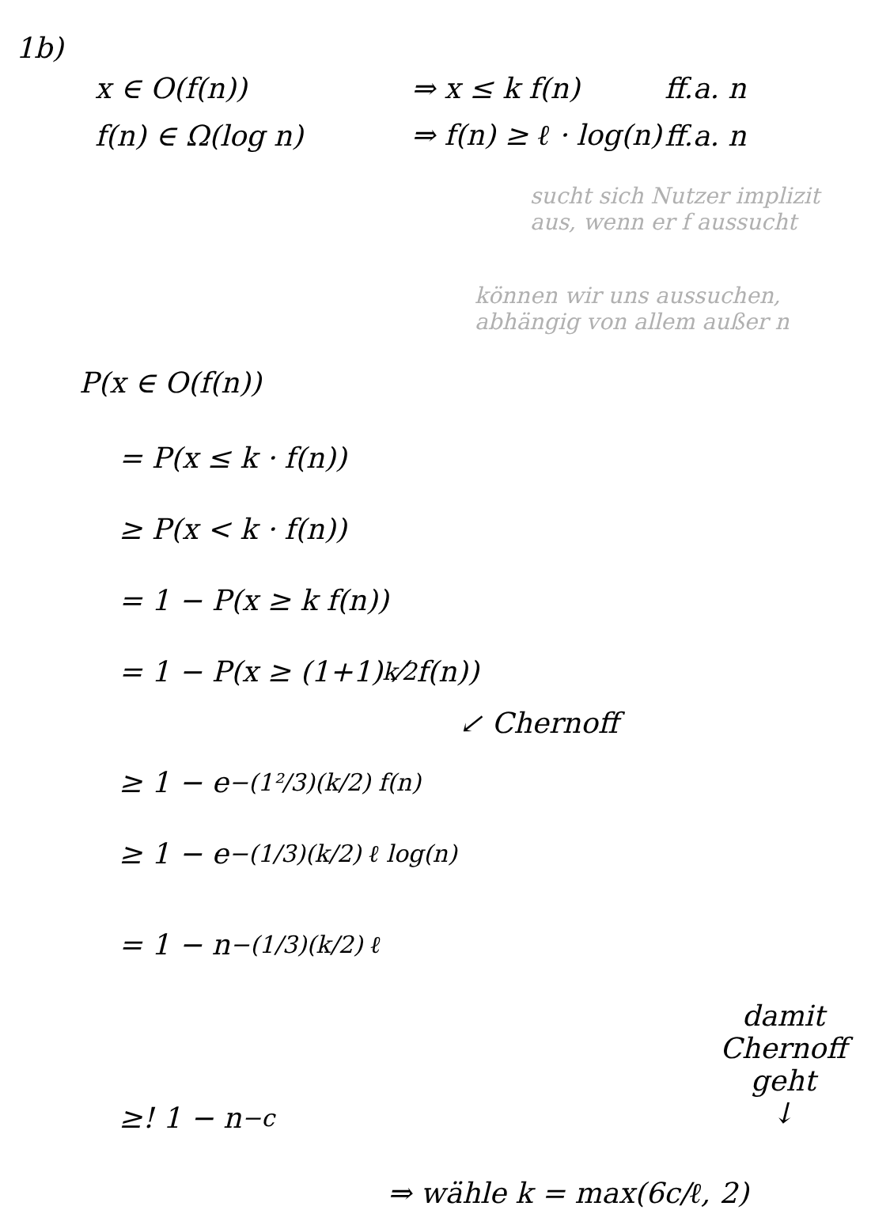1b)
x ∈ O(f(n)) ⇒ x ≤ k f(n) ff.a. n
f(n) ∈ Ω(log n) ⇒ f(n) ≥ ℓ · log(n) ff.a. n
sucht sich Nutzer implizit
aus, wenn er f aussucht
können wir uns aussuchen,
abhängig von allem außer n
P(x ∈ O(f(n))
= P(x ≤ k · f(n))
≥ P(x < k · f(n))
= 1 − P(x ≥ k f(n))
= 1 − P(x ≥ (1+1) k⁄2 f(n))
↙ Chernoff
≥ 1 − e<sup>−(1²/3)(k/2) f(n)</sup>
≥ 1 − e<sup>−(1/3)(k/2) ℓ log(n)</sup>
= 1 − n<sup>−(1/3)(k/2) ℓ</sup>
damit
Chernoff geht
↓
≥! 1 − n<sup>−c</sup>
⇒ wähle k = max(6c/ℓ, 2)